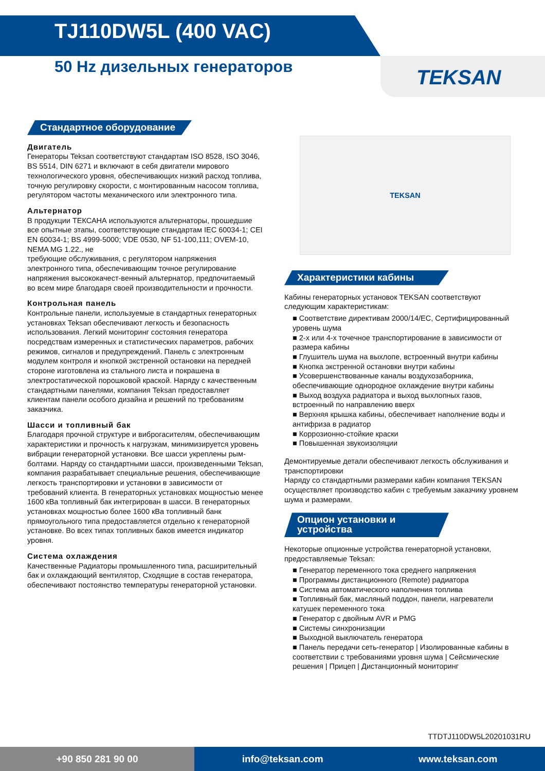TJ110DW5L (400 VAC)
50 Hz дизельных генераторов
TEKSAN
Стандартное оборудование
Двигатель
Генераторы Teksan соответствуют стандартам ISO 8528, ISO 3046, BS 5514, DIN 6271 и включают в себя двигатели мирового технологического уровня, обеспечивающих низкий расход топлива, точную регулировку скорости, с монтированным насосом топлива, регулятором частоты механического или электронного типа.
Альтернатор
В продукции ТЕКСАНА используются альтернаторы, прошедшие все опытные этапы, соответствующие стандартам IEC 60034-1; CEI EN 60034-1; BS 4999-5000; VDE 0530, NF 51-100,111; OVEM-10, NEMA MG 1.22., не
требующие обслуживания, с регулятором напряжения электронного типа, обеспечивающим точное регулирование напряжения высококачест-венный альтернатор, предпочитаемый во всем мире благодаря своей производительности и прочности.
Контрольная панель
Контрольные панели, используемые в стандартных генераторных установках Teksan обеспечивают легкость и безопасность использования. Легкий мониторинг состояния генератора посредствам измеренных и статистических параметров, рабочих режимов, сигналов и предупреждений. Панель с электронным модулем контроля и кнопкой экстренной остановки на передней стороне изготовлена из стального листа и покрашена в электростатической порошковой краской. Наряду с качественным стандартными панелями, компания Teksan предоставляет клиентам панели особого дизайна и решений по требованиям заказчика.
Шасси и топливный бак
Благодаря прочной структуре и виброгасителям, обеспечивающим характеристики и прочность к нагрузкам, минимизируется уровень вибрации генераторной установки. Все шасси укреплены рым-болтами. Наряду со стандартными шасси, произведенными Teksan, компания разрабатывает специальные решения, обеспечивающие легкость транспортировки и установки в зависимости от требований клиента. В генераторных установках мощностью менее 1600 кВа топливный бак интегрирован в шасси. В генераторных установках мощностью более 1600 кВа топливный банк прямоугольного типа предоставляется отдельно к генераторной установке. Во всех типах топливных баков имеется индикатор уровня.
Система охлаждения
Качественные Радиаторы промышленного типа, расширительный бак и охлаждающий вентилятор, Сходящие в состав генератора, обеспечивают постоянство температуры генераторной установки.
TEKSAN
Характеристики кабины
Кабины генераторных установок TEKSAN соответствуют следующим характеристикам:
■ Соответствие директивам 2000/14/EC, Сертифицированный уровень шума
■ 2-х или 4-х точечное транспортирование в зависимости от размера кабины
■ Глушитель шума на выхлопе, встроенный внутри кабины
■ Кнопка экстренной остановки внутри кабины
■ Усовершенствованные каналы воздухозаборника, обеспечивающие однородное охлаждение внутри кабины
■ Выход воздуха радиатора и выход выхлопных газов, встроенный по направлению вверх
■ Верхняя крышка кабины, обеспечивает наполнение воды и антифриза в радиатор
■ Коррозионно-стойкие краски
■ Повышенная звукоизоляции
Демонтируемые детали обеспечивают легкость обслуживания и транспортировки
Наряду со стандартными размерами кабин компания TEKSAN осуществляет производство кабин с требуемым заказчику уровнем шума и размерами.
Опцион установки и устройства
Некоторые опционные устройства генераторной установки, предоставляемые Teksan:
■ Генератор переменного тока среднего напряжения
■ Программы дистанционного (Remote) радиатора
■ Система автоматического наполнения топлива
■ Топливный бак, масляный поддон, панели, нагреватели катушек переменного тока
■ Генератор с двойным AVR и PMG
■ Системы синхронизации
■ Выходной выключатель генератора
■ Панель передачи сеть-генератор | Изолированные кабины в соответствии с требованиями уровня шума | Сейсмические решения | Прицеп | Дистанционный мониторинг
TTDTJ110DW5L20201031RU
+90 850 281 90 00 info@teksan.com www.teksan.com